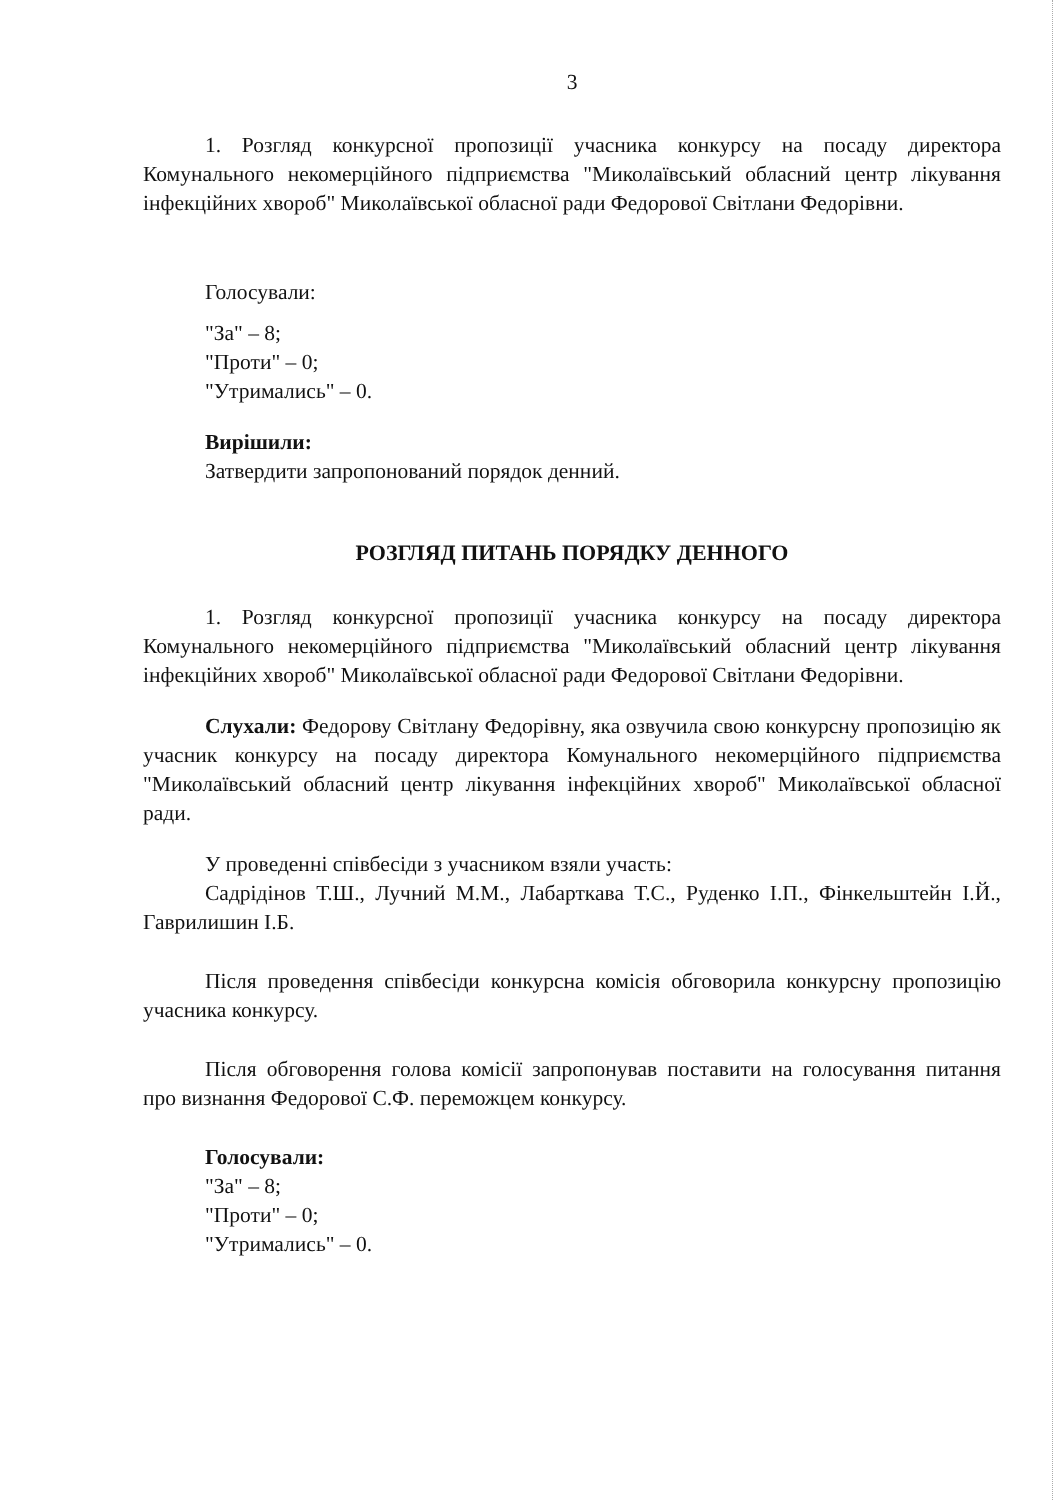3
1. Розгляд конкурсної пропозиції учасника конкурсу на посаду директора Комунального некомерційного підприємства "Миколаївський обласний центр лікування інфекційних хвороб" Миколаївської обласної ради Федорової Світлани Федорівни.
Голосували:
"За" – 8;
"Проти" – 0;
"Утримались" – 0.
Вирішили:
Затвердити запропонований порядок денний.
РОЗГЛЯД ПИТАНЬ ПОРЯДКУ ДЕННОГО
1. Розгляд конкурсної пропозиції учасника конкурсу на посаду директора Комунального некомерційного підприємства "Миколаївський обласний центр лікування інфекційних хвороб" Миколаївської обласної ради Федорової Світлани Федорівни.
Слухали: Федорову Світлану Федорівну, яка озвучила свою конкурсну пропозицію як учасник конкурсу на посаду директора Комунального некомерційного підприємства "Миколаївський обласний центр лікування інфекційних хвороб" Миколаївської обласної ради.
У проведенні співбесіди з учасником взяли участь:
Садрідінов Т.Ш., Лучний М.М., Лабарткава Т.С., Руденко І.П., Фінкельштейн І.Й., Гаврилишин І.Б.
Після проведення співбесіди конкурсна комісія обговорила конкурсну пропозицію учасника конкурсу.
Після обговорення голова комісії запропонував поставити на голосування питання про визнання Федорової С.Ф. переможцем конкурсу.
Голосували:
"За" – 8;
"Проти" – 0;
"Утримались" – 0.